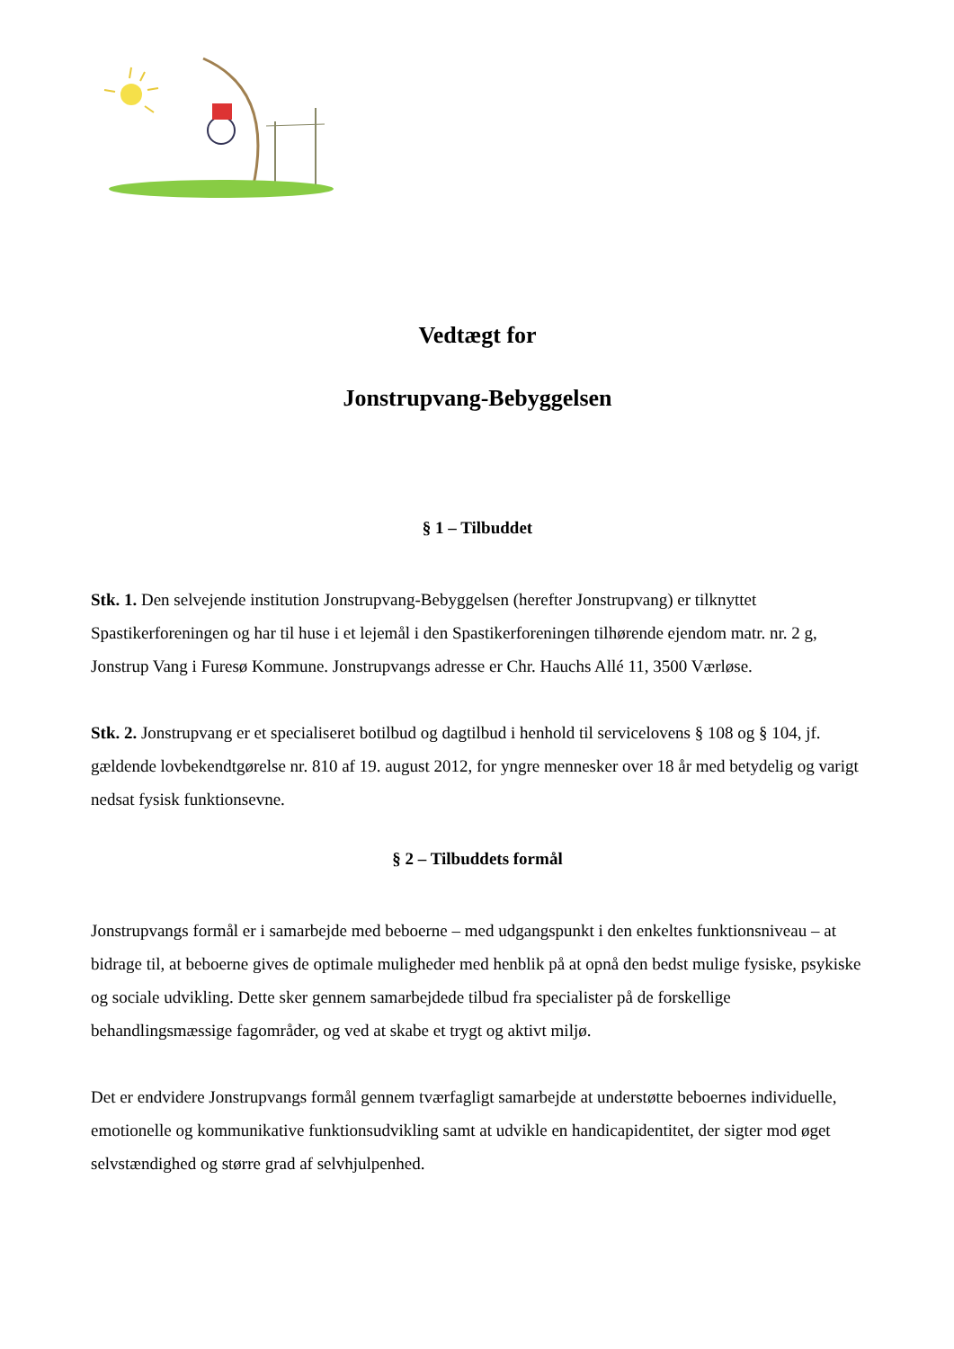Vedtægt for
Jonstrupvang-Bebyggelsen
§ 1 – Tilbuddet
Stk. 1. Den selvejende institution Jonstrupvang-Bebyggelsen (herefter Jonstrupvang) er tilknyttet Spastikerforeningen og har til huse i et lejemål i den Spastikerforeningen tilhørende ejendom matr. nr. 2 g, Jonstrup Vang i Furesø Kommune. Jonstrupvangs adresse er Chr. Hauchs Allé 11, 3500 Værløse.
Stk. 2. Jonstrupvang er et specialiseret botilbud og dagtilbud i henhold til servicelovens § 108 og § 104, jf. gældende lovbekendtgørelse nr. 810 af 19. august 2012, for yngre mennesker over 18 år med betydelig og varigt nedsat fysisk funktionsevne.
§ 2 – Tilbuddets formål
Jonstrupvangs formål er i samarbejde med beboerne – med udgangspunkt i den enkeltes funktionsniveau – at bidrage til, at beboerne gives de optimale muligheder med henblik på at opnå den bedst mulige fysiske, psykiske og sociale udvikling. Dette sker gennem samarbejdede tilbud fra specialister på de forskellige behandlingsmæssige fagområder, og ved at skabe et trygt og aktivt miljø.
Det er endvidere Jonstrupvangs formål gennem tværfagligt samarbejde at understøtte beboernes individuelle, emotionelle og kommunikative funktionsudvikling samt at udvikle en handicapidentitet, der sigter mod øget selvstændighed og større grad af selvhjulpenhed.